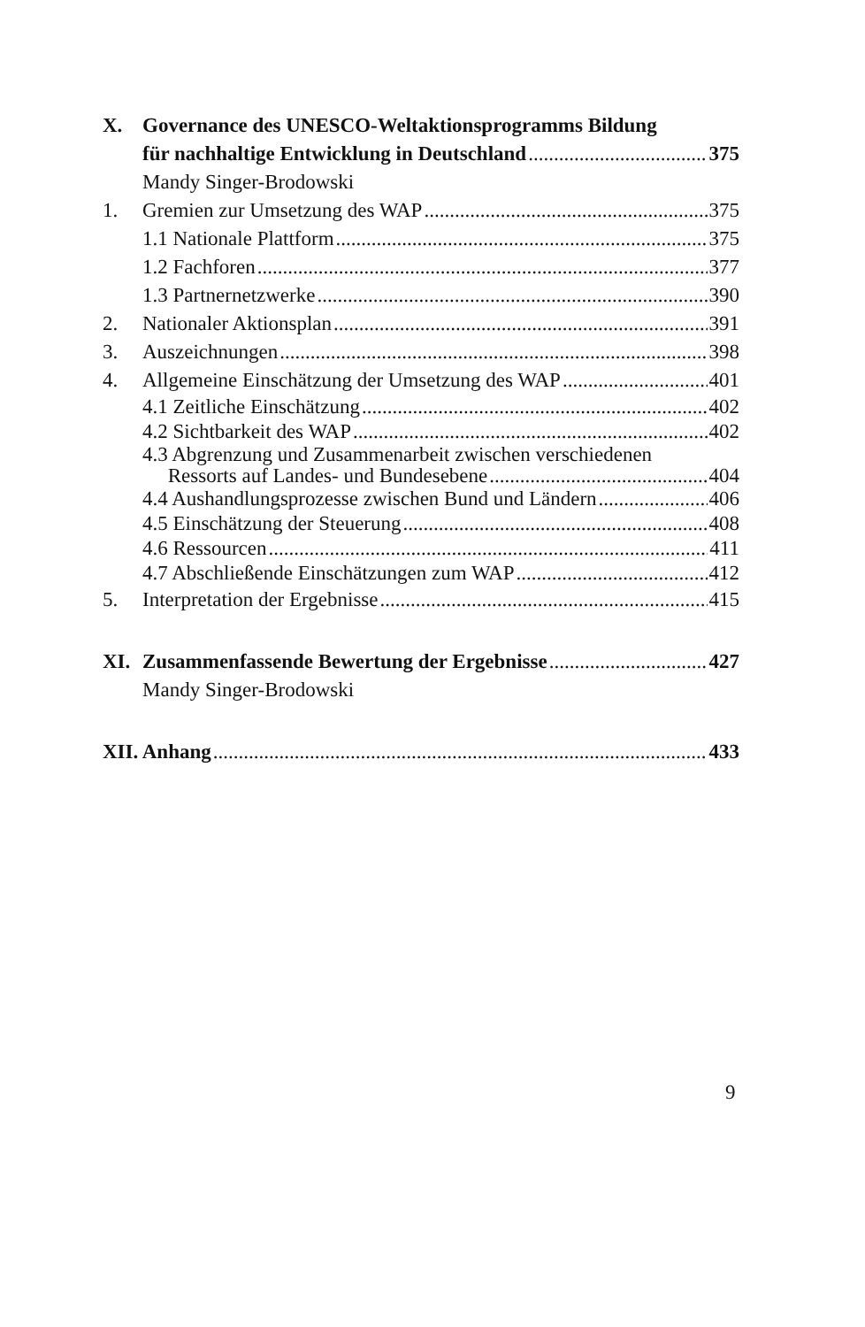X. Governance des UNESCO-Weltaktionsprogramms Bildung
für nachhaltige Entwicklung in Deutschland 375
Mandy Singer-Brodowski
1. Gremien zur Umsetzung des WAP 375
1.1 Nationale Plattform 375
1.2 Fachforen 377
1.3 Partnernetzwerke 390
2. Nationaler Aktionsplan 391
3. Auszeichnungen 398
4. Allgemeine Einschätzung der Umsetzung des WAP 401
4.1 Zeitliche Einschätzung 402
4.2 Sichtbarkeit des WAP 402
4.3 Abgrenzung und Zusammenarbeit zwischen verschiedenen
Ressorts auf Landes- und Bundesebene 404
4.4 Aushandlungsprozesse zwischen Bund und Ländern 406
4.5 Einschätzung der Steuerung 408
4.6 Ressourcen 411
4.7 Abschließende Einschätzungen zum WAP 412
5. Interpretation der Ergebnisse 415
XI. Zusammenfassende Bewertung der Ergebnisse 427
Mandy Singer-Brodowski
XII. Anhang 433
9